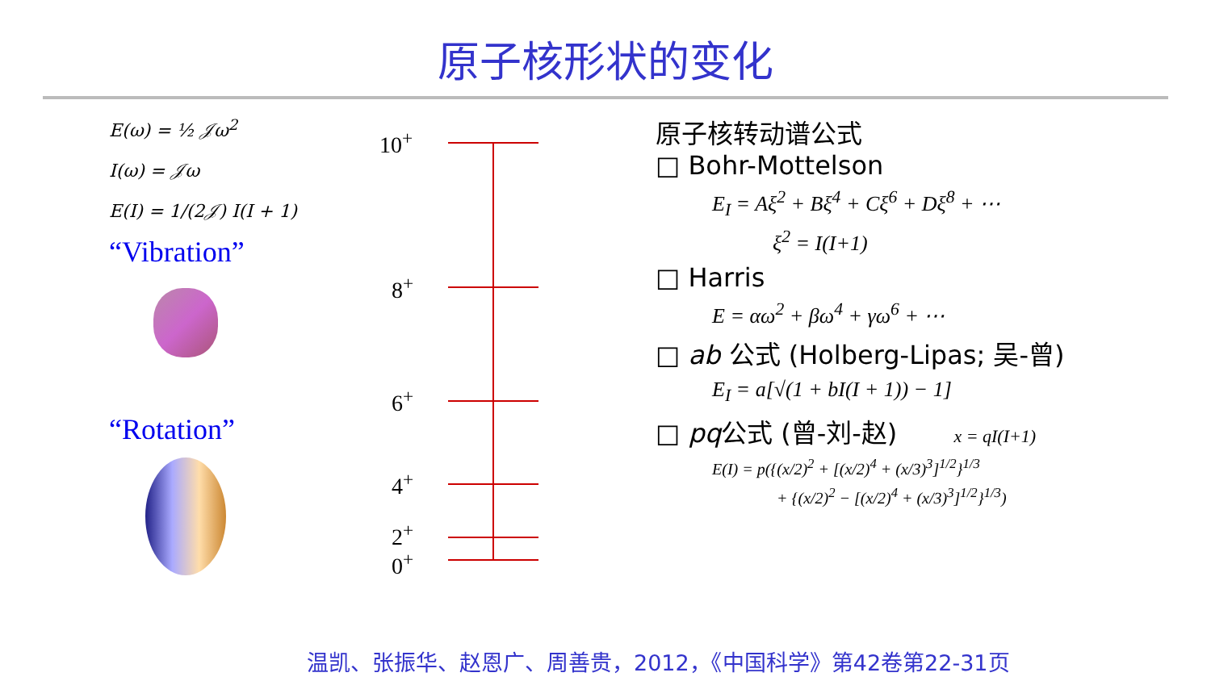原子核形状的变化
E(ω) = ½ 𝒥ω<sup>2</sup>
I(ω) = 𝒥ω
E(I) = 1/(2𝒥) I(I + 1)
“Vibration”
“Rotation”
10<sup>+</sup>
8<sup>+</sup>
6<sup>+</sup>
4<sup>+</sup>
2<sup>+</sup>
0<sup>+</sup>
原子核转动谱公式
□ Bohr-Mottelson
E<sub>I</sub> = Aξ<sup>2</sup> + Bξ<sup>4</sup> + Cξ<sup>6</sup> + Dξ<sup>8</sup> + ⋯
ξ<sup>2</sup> = I(I+1)
□ Harris
E = αω<sup>2</sup> + βω<sup>4</sup> + γω<sup>6</sup> + ⋯
□ ab 公式 (Holberg-Lipas; 吴-曾)
E<sub>I</sub> = a[√(1 + bI(I + 1)) − 1]
□ pq公式 (曾-刘-赵) x = qI(I+1)
E(I) = p({(x/2)<sup>2</sup> + [(x/2)<sup>4</sup> + (x/3)<sup>3</sup>]<sup>1/2</sup>}<sup>1/3</sup>
+ {(x/2)<sup>2</sup> − [(x/2)<sup>4</sup> + (x/3)<sup>3</sup>]<sup>1/2</sup>}<sup>1/3</sup>)
温凯、张振华、赵恩广、周善贵，2012，《中国科学》第42卷第22-31页